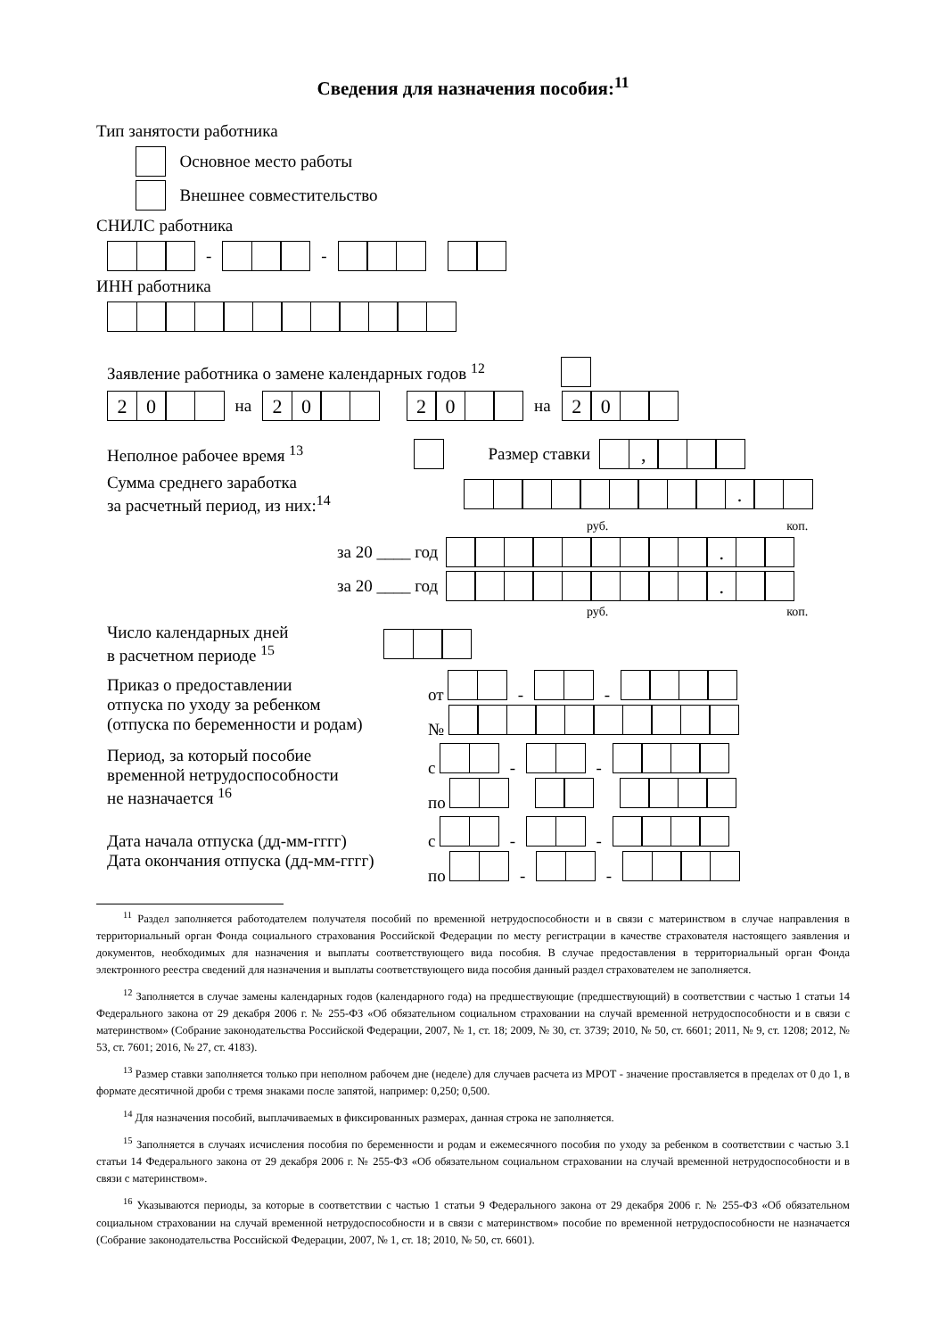Сведения для назначения пособия:<sup>11</sup>
Тип занятости работника
Основное место работы
Внешнее совместительство
СНИЛС работника
- -
ИНН работника
Заявление работника о замене календарных годов <sup>12</sup>
20 на 20 20 на 20
Неполное рабочее время <sup>13</sup> Размер ставки ,
Сумма среднего заработка
за расчетный период, из них:<sup>14</sup> .
руб. коп.
за 20 ____ год .
за 20 ____ год .
руб. коп.
Число календарных дней
в расчетном периоде <sup>15</sup>
Приказ о предоставлении
отпуска по уходу за ребенком
(отпуска по беременности и родам) от - -
№
Период, за который пособие
временной нетрудоспособности
не назначается <sup>16</sup> с - -
по
Дата начала отпуска (дд-мм-гггг)
Дата окончания отпуска (дд-мм-гггг) с - -
по - -
<sup>11</sup> Раздел заполняется работодателем получателя пособий по временной нетрудоспособности и в связи с материнством в случае направления в территориальный орган Фонда социального страхования Российской Федерации по месту регистрации в качестве страхователя настоящего заявления и документов, необходимых для назначения и выплаты соответствующего вида пособия. В случае предоставления в территориальный орган Фонда электронного реестра сведений для назначения и выплаты соответствующего вида пособия данный раздел страхователем не заполняется.
<sup>12</sup> Заполняется в случае замены календарных годов (календарного года) на предшествующие (предшествующий) в соответствии с частью 1 статьи 14 Федерального закона от 29 декабря 2006 г. № 255-ФЗ «Об обязательном социальном страховании на случай временной нетрудоспособности и в связи с материнством» (Собрание законодательства Российской Федерации, 2007, № 1, ст. 18; 2009, № 30, ст. 3739; 2010, № 50, ст. 6601; 2011, № 9, ст. 1208; 2012, № 53, ст. 7601; 2016, № 27, ст. 4183).
<sup>13</sup> Размер ставки заполняется только при неполном рабочем дне (неделе) для случаев расчета из МРОТ - значение проставляется в пределах от 0 до 1, в формате десятичной дроби с тремя знаками после запятой, например: 0,250; 0,500.
<sup>14</sup> Для назначения пособий, выплачиваемых в фиксированных размерах, данная строка не заполняется.
<sup>15</sup> Заполняется в случаях исчисления пособия по беременности и родам и ежемесячного пособия по уходу за ребенком в соответствии с частью 3.1 статьи 14 Федерального закона от 29 декабря 2006 г. № 255-ФЗ «Об обязательном социальном страховании на случай временной нетрудоспособности и в связи с материнством».
<sup>16</sup> Указываются периоды, за которые в соответствии с частью 1 статьи 9 Федерального закона от 29 декабря 2006 г. № 255-ФЗ «Об обязательном социальном страховании на случай временной нетрудоспособности и в связи с материнством» пособие по временной нетрудоспособности не назначается (Собрание законодательства Российской Федерации, 2007, № 1, ст. 18; 2010, № 50, ст. 6601).